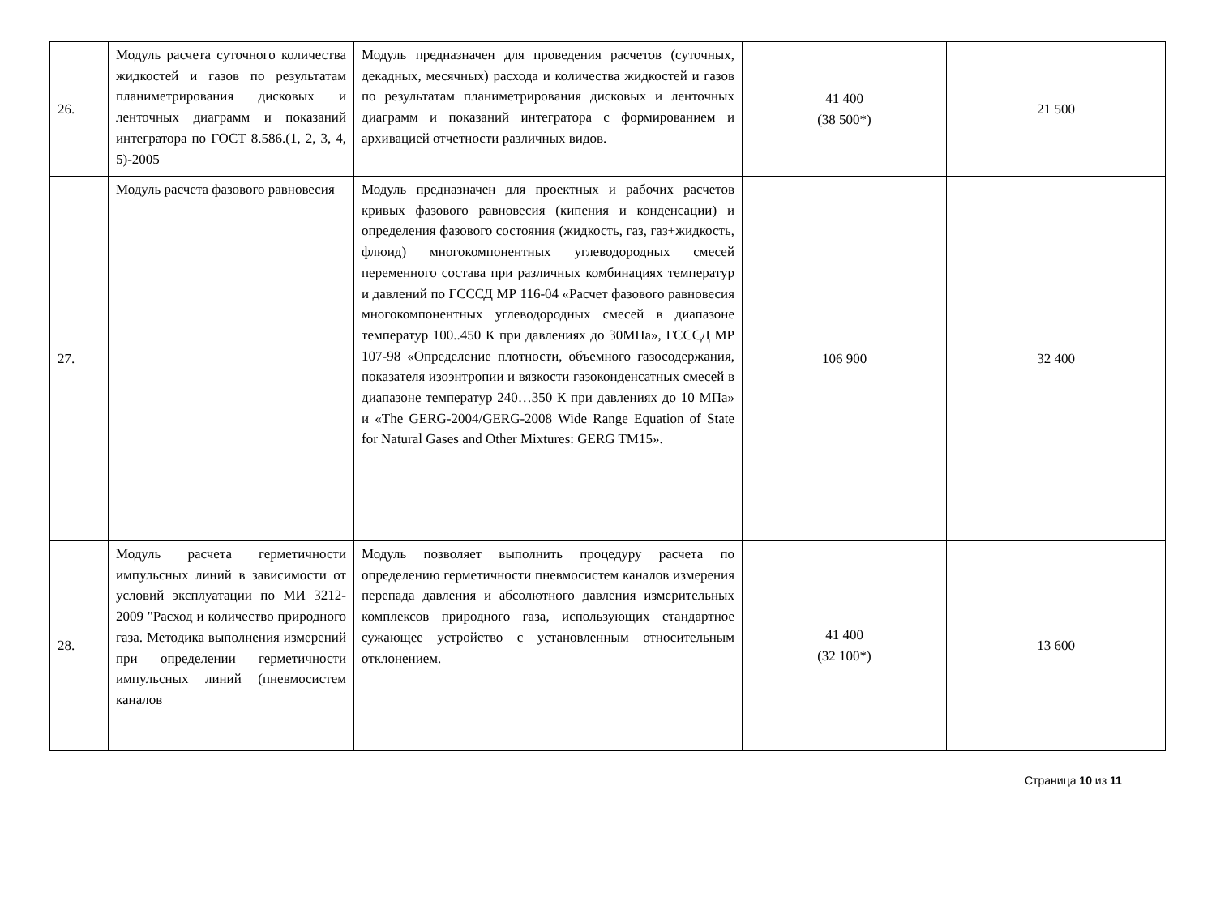| 26. | Модуль расчета суточного количества жидкостей и газов по результатам планиметрирования дисковых и ленточных диаграмм и показаний интегратора по ГОСТ 8.586.(1, 2, 3, 4, 5)-2005 | Модуль предназначен для проведения расчетов (суточных, декадных, месячных) расхода и количества жидкостей и газов по результатам планиметрирования дисковых и ленточных диаграмм и показаний интегратора с формированием и архивацией отчетности различных видов. | 41 400 (38 500*) | 21 500 |
| 27. | Модуль расчета фазового равновесия | Модуль предназначен для проектных и рабочих расчетов кривых фазового равновесия (кипения и конденсации) и определения фазового состояния (жидкость, газ, газ+жидкость, флюид) многокомпонентных углеводородных смесей переменного состава при различных комбинациях температур и давлений по ГСССД МР 116-04 «Расчет фазового равновесия многокомпонентных углеводородных смесей в диапазоне температур 100..450 К при давлениях до 30МПа», ГСССД МР 107-98 «Определение плотности, объемного газосодержания, показателя изоэнтропии и вязкости газоконденсатных смесей в диапазоне температур 240…350 К при давлениях до 10 МПа» и «The GERG-2004/GERG-2008 Wide Range Equation of State for Natural Gases and Other Mixtures: GERG TM15». | 106 900 | 32 400 |
| 28. | Модуль расчета герметичности импульсных линий в зависимости от условий эксплуатации по МИ 3212-2009 "Расход и количество природного газа. Методика выполнения измерений при определении герметичности импульсных линий (пневмосистем каналов | Модуль позволяет выполнить процедуру расчета по определению герметичности пневмосистем каналов измерения перепада давления и абсолютного давления измерительных комплексов природного газа, использующих стандартное сужающее устройство с установленным относительным отклонением. | 41 400 (32 100*) | 13 600 |
Страница 10 из 11